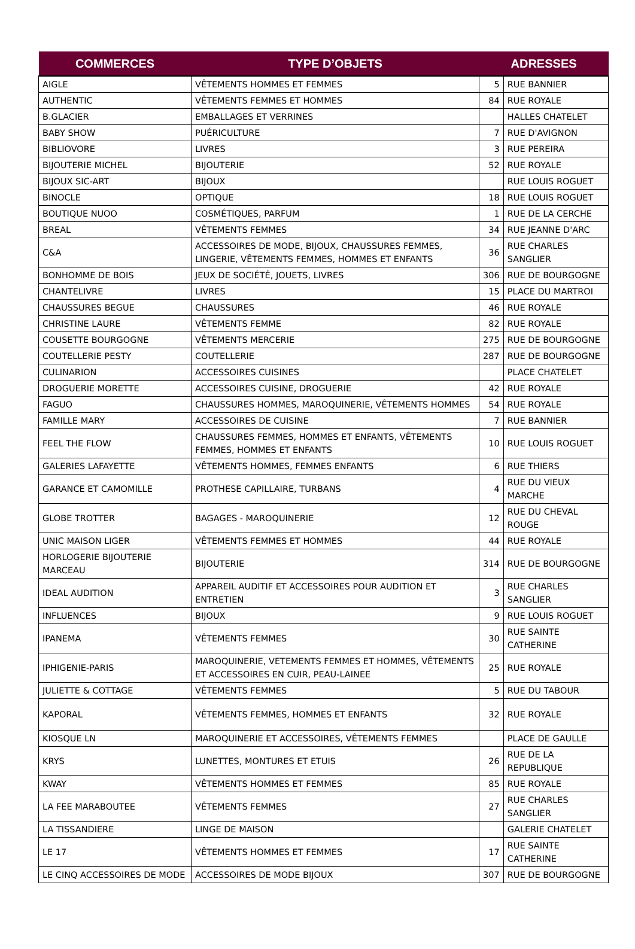| COMMERCES | TYPE D’OBJETS | ADRESSES | |
| --- | --- | --- | --- |
| AIGLE | VÊTEMENTS HOMMES ET FEMMES | 5 | RUE BANNIER |
| AUTHENTIC | VÊTEMENTS FEMMES ET HOMMES | 84 | RUE ROYALE |
| B.GLACIER | EMBALLAGES ET VERRINES | | HALLES CHATELET |
| BABY SHOW | PUÉRICULTURE | 7 | RUE D'AVIGNON |
| BIBLIOVORE | LIVRES | 3 | RUE PEREIRA |
| BIJOUTERIE MICHEL | BIJOUTERIE | 52 | RUE ROYALE |
| BIJOUX SIC-ART | BIJOUX | | RUE LOUIS ROGUET |
| BINOCLE | OPTIQUE | 18 | RUE LOUIS ROGUET |
| BOUTIQUE NUOO | COSMÉTIQUES, PARFUM | 1 | RUE DE LA CERCHE |
| BREAL | VÊTEMENTS FEMMES | 34 | RUE JEANNE D'ARC |
| C&A | ACCESSOIRES DE MODE, BIJOUX, CHAUSSURES FEMMES, LINGERIE, VÊTEMENTS FEMMES, HOMMES ET ENFANTS | 36 | RUE CHARLES SANGLIER |
| BONHOMME DE BOIS | JEUX DE SOCIÉTÉ, JOUETS, LIVRES | 306 | RUE DE BOURGOGNE |
| CHANTELIVRE | LIVRES | 15 | PLACE DU MARTROI |
| CHAUSSURES BEGUE | CHAUSSURES | 46 | RUE ROYALE |
| CHRISTINE LAURE | VÊTEMENTS FEMME | 82 | RUE ROYALE |
| COUSETTE BOURGOGNE | VÊTEMENTS MERCERIE | 275 | RUE DE BOURGOGNE |
| COUTELLERIE PESTY | COUTELLERIE | 287 | RUE DE BOURGOGNE |
| CULINARION | ACCESSOIRES CUISINES | | PLACE CHATELET |
| DROGUERIE MORETTE | ACCESSOIRES CUISINE, DROGUERIE | 42 | RUE ROYALE |
| FAGUO | CHAUSSURES HOMMES, MAROQUINERIE, VÊTEMENTS HOMMES | 54 | RUE ROYALE |
| FAMILLE MARY | ACCESSOIRES DE CUISINE | 7 | RUE BANNIER |
| FEEL THE FLOW | CHAUSSURES FEMMES, HOMMES ET ENFANTS, VÊTEMENTS FEMMES, HOMMES ET ENFANTS | 10 | RUE LOUIS ROGUET |
| GALERIES LAFAYETTE | VÊTEMENTS HOMMES, FEMMES ENFANTS | 6 | RUE THIERS |
| GARANCE ET CAMOMILLE | PROTHESE CAPILLAIRE, TURBANS | 4 | RUE DU VIEUX MARCHE |
| GLOBE TROTTER | BAGAGES - MAROQUINERIE | 12 | RUE DU CHEVAL ROUGE |
| UNIC MAISON LIGER | VÊTEMENTS FEMMES ET HOMMES | 44 | RUE ROYALE |
| HORLOGERIE BIJOUTERIE MARCEAU | BIJOUTERIE | 314 | RUE DE BOURGOGNE |
| IDEAL AUDITION | APPAREIL AUDITIF ET ACCESSOIRES POUR AUDITION ET ENTRETIEN | 3 | RUE CHARLES SANGLIER |
| INFLUENCES | BIJOUX | 9 | RUE LOUIS ROGUET |
| IPANEMA | VÊTEMENTS FEMMES | 30 | RUE SAINTE CATHERINE |
| IPHIGENIE-PARIS | MAROQUINERIE, VETEMENTS FEMMES ET HOMMES, VÊTEMENTS ET ACCESSOIRES EN CUIR, PEAU-LAINEE | 25 | RUE ROYALE |
| JULIETTE & COTTAGE | VÊTEMENTS FEMMES | 5 | RUE DU TABOUR |
| KAPORAL | VÊTEMENTS FEMMES, HOMMES ET ENFANTS | 32 | RUE ROYALE |
| KIOSQUE LN | MAROQUINERIE ET ACCESSOIRES, VÊTEMENTS FEMMES | | PLACE DE GAULLE |
| KRYS | LUNETTES, MONTURES ET ETUIS | 26 | RUE DE LA REPUBLIQUE |
| KWAY | VÊTEMENTS HOMMES ET FEMMES | 85 | RUE ROYALE |
| LA FEE MARABOUTEE | VÊTEMENTS FEMMES | 27 | RUE CHARLES SANGLIER |
| LA TISSANDIERE | LINGE DE MAISON | | GALERIE CHATELET |
| LE 17 | VÊTEMENTS HOMMES ET FEMMES | 17 | RUE SAINTE CATHERINE |
| LE CINQ ACCESSOIRES DE MODE | ACCESSOIRES DE MODE BIJOUX | 307 | RUE DE BOURGOGNE |